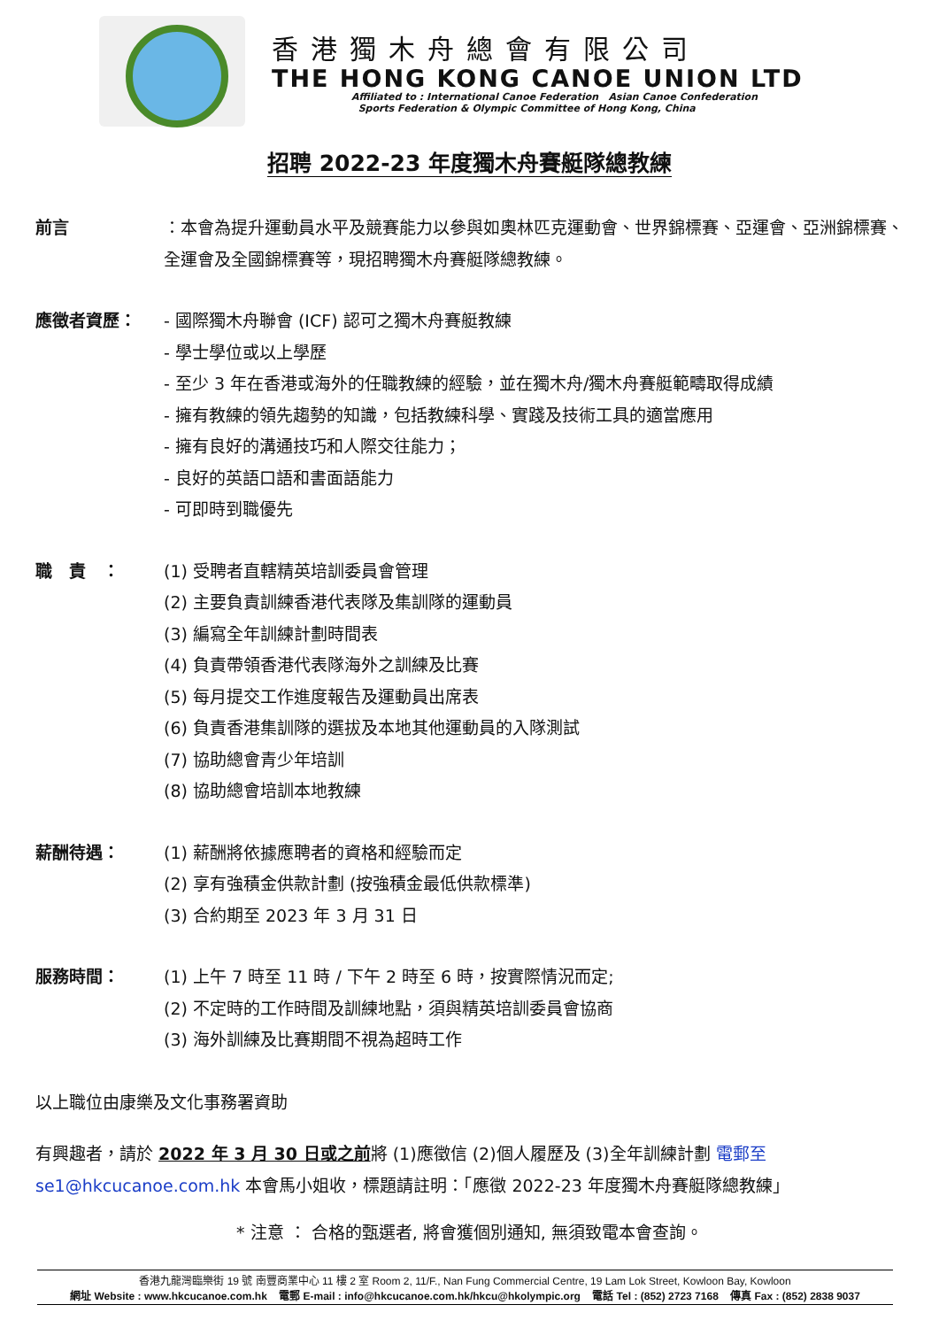香港獨木舟總會有限公司
THE HONG KONG CANOE UNION LTD
Affiliated to : International Canoe Federation Asian Canoe Confederation
Sports Federation & Olympic Committee of Hong Kong, China
招聘 2022-23 年度獨木舟賽艇隊總教練
前言 ：本會為提升運動員水平及競賽能力以參與如奧林匹克運動會、世界錦標賽、亞運會、亞洲錦標賽、全運會及全國錦標賽等，現招聘獨木舟賽艇隊總教練。
應徵者資歷： - 國際獨木舟聯會 (ICF) 認可之獨木舟賽艇教練
- 學士學位或以上學歷
- 至少 3 年在香港或海外的任職教練的經驗，並在獨木舟/獨木舟賽艇範疇取得成績
- 擁有教練的領先趨勢的知識，包括教練科學、實踐及技術工具的適當應用
- 擁有良好的溝通技巧和人際交往能力；
- 良好的英語口語和書面語能力
- 可即時到職優先
職　責　： (1) 受聘者直轄精英培訓委員會管理
(2) 主要負責訓練香港代表隊及集訓隊的運動員
(3) 編寫全年訓練計劃時間表
(4) 負責帶領香港代表隊海外之訓練及比賽
(5) 每月提交工作進度報告及運動員出席表
(6) 負責香港集訓隊的選拔及本地其他運動員的入隊測試
(7) 協助總會青少年培訓
(8) 協助總會培訓本地教練
薪酬待遇： (1) 薪酬將依據應聘者的資格和經驗而定
(2) 享有強積金供款計劃 (按強積金最低供款標準)
(3) 合約期至 2023 年 3 月 31 日
服務時間： (1) 上午 7 時至 11 時 / 下午 2 時至 6 時，按實際情況而定;
(2) 不定時的工作時間及訓練地點，須與精英培訓委員會協商
(3) 海外訓練及比賽期間不視為超時工作
以上職位由康樂及文化事務署資助
有興趣者，請於 2022 年 3 月 30 日或之前將 (1)應徵信 (2)個人履歷及 (3)全年訓練計劃 電郵至 se1@hkcucanoe.com.hk 本會馬小姐收，標題請註明：「應徵 2022-23 年度獨木舟賽艇隊總教練」
* 注意 ： 合格的甄選者, 將會獲個別通知, 無須致電本會查詢。
香港九龍灣臨樂街 19 號 南豐商業中心 11 樓 2 室 Room 2, 11/F., Nan Fung Commercial Centre, 19 Lam Lok Street, Kowloon Bay, Kowloon
網址 Website : www.hkcucanoe.com.hk 電郵 E-mail : info@hkcucanoe.com.hk/hkcu@hkolympic.org 電話 Tel : (852) 2723 7168 傳真 Fax : (852) 2838 9037